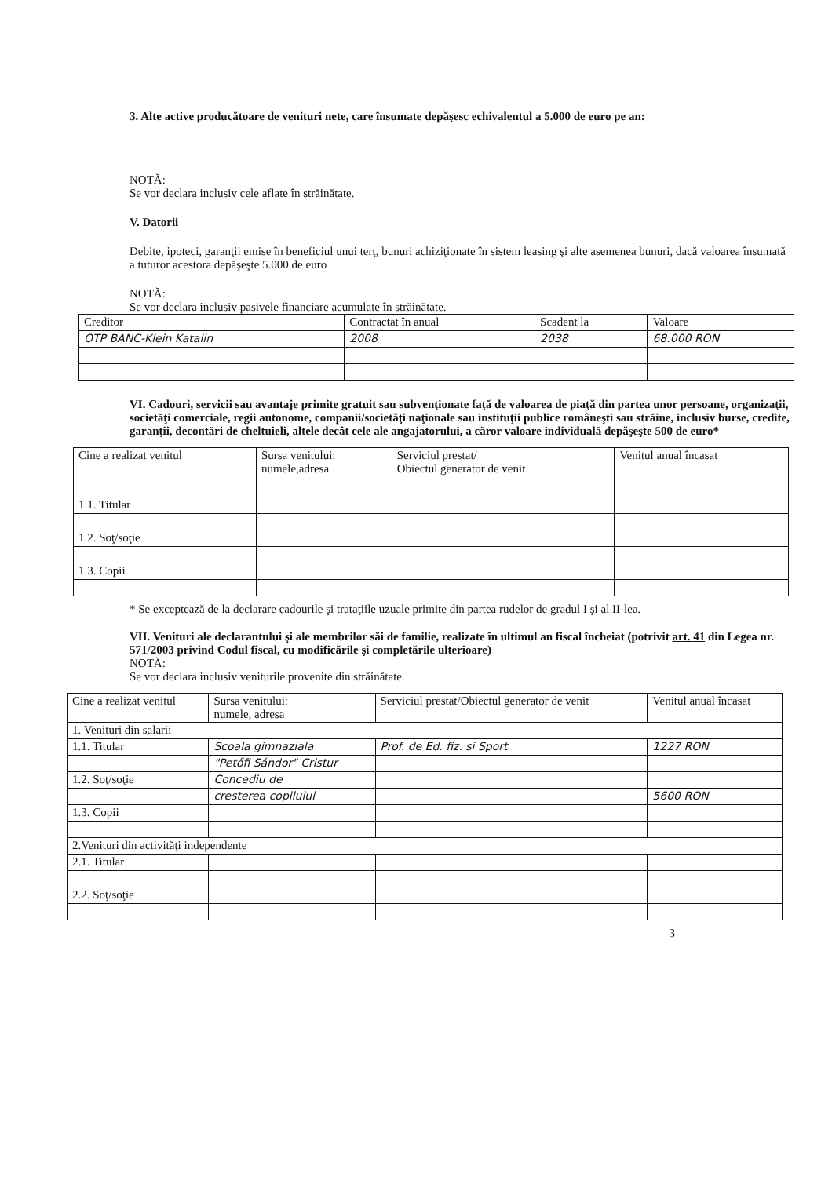3. Alte active producătoare de venituri nete, care însumate depăşesc echivalentul a 5.000 de euro pe an:
NOTĂ:
Se vor declara inclusiv cele aflate în străinătate.
V. Datorii
Debite, ipoteci, garanţii emise în beneficiul unui terţ, bunuri achiziţionate în sistem leasing şi alte asemenea bunuri, dacă valoarea însumată a tuturor acestora depăşeşte 5.000 de euro
NOTĂ:
Se vor declara inclusiv pasivele financiare acumulate în străinătate.
| Creditor | Contractat în anual | Scadent la | Valoare |
| --- | --- | --- | --- |
| OTP BANC-Klein Katalin | 2008 | 2038 | 68.000 RON |
VI. Cadouri, servicii sau avantaje primite gratuit sau subvenţionate faţă de valoarea de piaţă din partea unor persoane, organizaţii, societăţi comerciale, regii autonome, companii/societăţi naţionale sau instituţii publice româneşti sau străine, inclusiv burse, credite, garanţii, decontări de cheltuieli, altele decât cele ale angajatorului, a căror valoare individuală depăşeşte 500 de euro*
| Cine a realizat venitul | Sursa venitului: numele,adresa | Serviciul prestat/ Obiectul generator de venit | Venitul anual încasat |
| --- | --- | --- | --- |
| 1.1. Titular | | | |
| 1.2. Soţ/soţie | | | |
| 1.3. Copii | | | |
* Se exceptează de la declarare cadourile şi trataţiile uzuale primite din partea rudelor de gradul I şi al II-lea.
VII. Venituri ale declarantului şi ale membrilor săi de familie, realizate în ultimul an fiscal încheiat (potrivit art. 41 din Legea nr. 571/2003 privind Codul fiscal, cu modificările şi completările ulterioare)
NOTĂ:
Se vor declara inclusiv veniturile provenite din străinătate.
| Cine a realizat venitul | Sursa venitului: numele, adresa | Serviciul prestat/Obiectul generator de venit | Venitul anual încasat |
| --- | --- | --- | --- |
| 1. Venituri din salarii | | | |
| 1.1. Titular | Scoala gimnaziala | Prof. de Ed. fiz. si Sport | 1227 RON |
| | "Petőfi Sándor" Cristur | | |
| 1.2. Soţ/soţie | Concediu de | | |
| | cresterea copilului | | 5600 RON |
| 1.3. Copii | | | |
| 2.Venituri din activităţi independente | | | |
| 2.1. Titular | | | |
| 2.2. Soţ/soţie | | | |
3